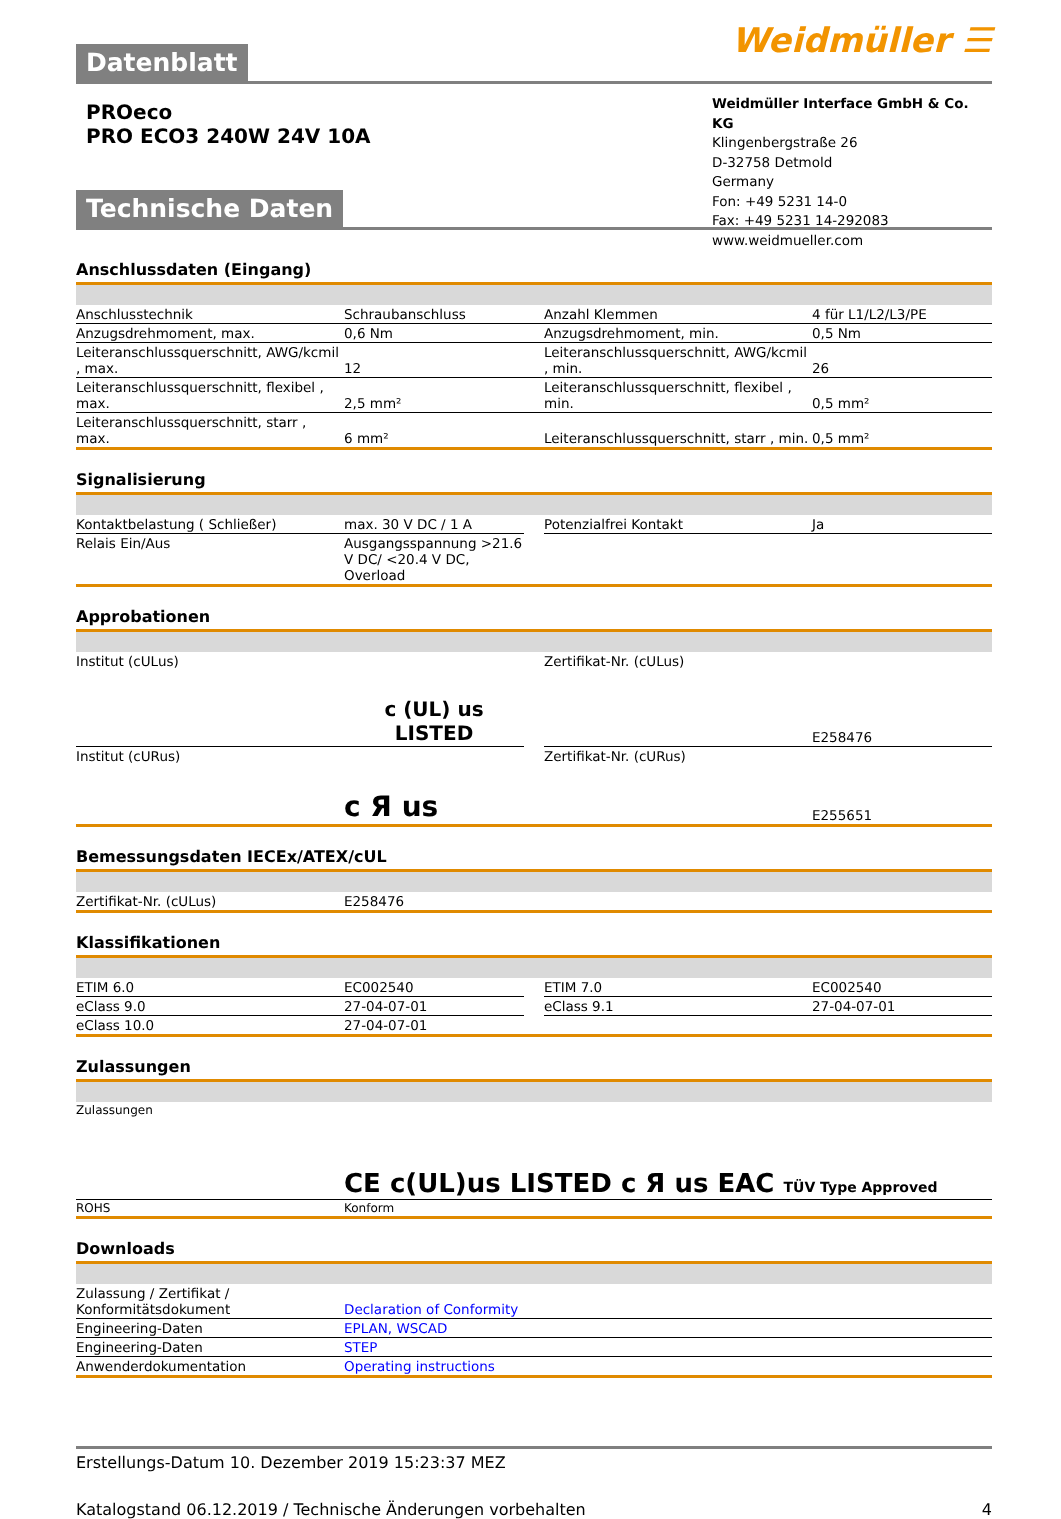Weidmüller ☰
Datenblatt
PROeco
PRO ECO3 240W 24V 10A
Weidmüller Interface GmbH & Co. KG
Klingenbergstraße 26
D-32758 Detmold
Germany
Fon: +49 5231 14-0
Fax: +49 5231 14-292083
www.weidmueller.com
Technische Daten
Anschlussdaten (Eingang)
| Anschlusstechnik | Schraubanschluss | | Anzahl Klemmen | 4 für L1/L2/L3/PE |
| Anzugsdrehmoment, max. | 0,6 Nm | | Anzugsdrehmoment, min. | 0,5 Nm |
| Leiteranschlussquerschnitt, AWG/kcmil , max. | 12 | | Leiteranschlussquerschnitt, AWG/kcmil , min. | 26 |
| Leiteranschlussquerschnitt, flexibel , max. | 2,5 mm² | | Leiteranschlussquerschnitt, flexibel , min. | 0,5 mm² |
| Leiteranschlussquerschnitt, starr , max. | 6 mm² | | Leiteranschlussquerschnitt, starr , min. | 0,5 mm² |
Signalisierung
| Kontaktbelastung ( Schließer) | max. 30 V DC / 1 A | | Potenzialfrei Kontakt | Ja |
| Relais Ein/Aus | Ausgangsspannung >21.6 V DC/ <20.4 V DC, Overload | | | |
Approbationen
| Institut (cULus) | c (UL) us LISTED | | Zertifikat-Nr. (cULus) | E258476 |
| Institut (cURus) | c Я us | | Zertifikat-Nr. (cURus) | E255651 |
Bemessungsdaten IECEx/ATEX/cUL
| Zertifikat-Nr. (cULus) | E258476 |
Klassifikationen
| ETIM 6.0 | EC002540 | | ETIM 7.0 | EC002540 |
| eClass 9.0 | 27-04-07-01 | | eClass 9.1 | 27-04-07-01 |
| eClass 10.0 | 27-04-07-01 | | | |
Zulassungen
| Zulassungen | CE c(UL)us LISTED c Я us EAC TÜV Type Approved |
| ROHS | Konform |
Downloads
| Zulassung / Zertifikat / Konformitätsdokument | Declaration of Conformity |
| Engineering-Daten | EPLAN, WSCAD |
| Engineering-Daten | STEP |
| Anwenderdokumentation | Operating instructions |
Erstellungs-Datum 10. Dezember 2019 15:23:37 MEZ
Katalogstand 06.12.2019 / Technische Änderungen vorbehalten 4